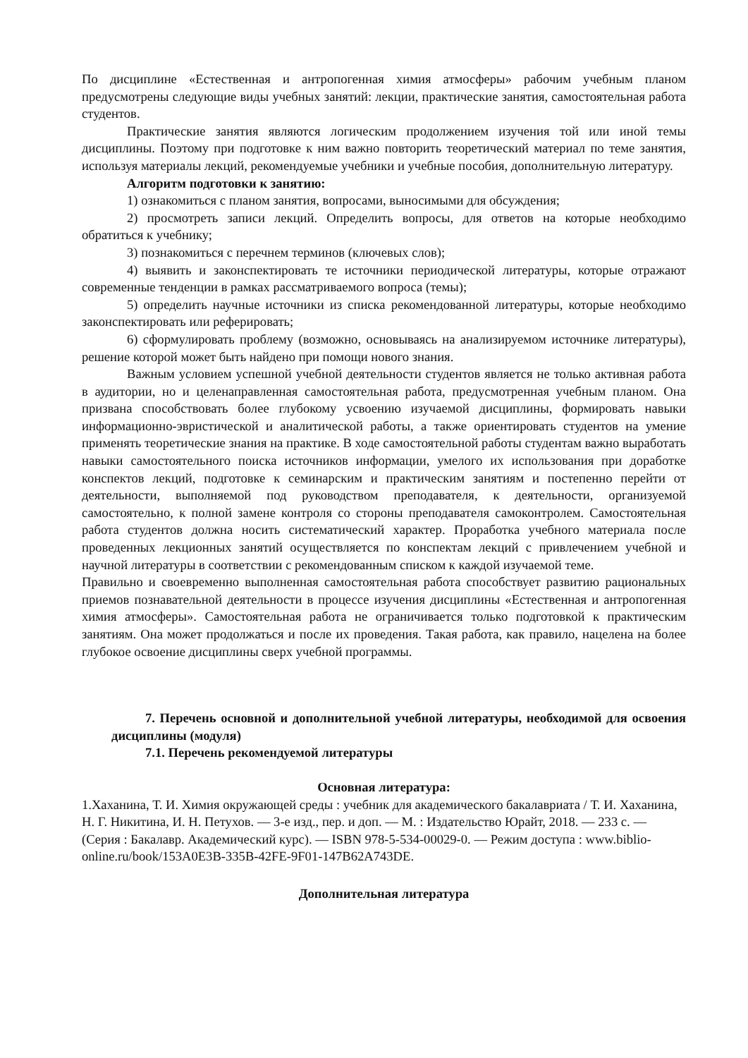По дисциплине «Естественная и антропогенная химия атмосферы» рабочим учебным планом предусмотрены следующие виды учебных занятий: лекции, практические занятия, самостоятельная работа студентов.
Практические занятия являются логическим продолжением изучения той или иной темы дисциплины. Поэтому при подготовке к ним важно повторить теоретический материал по теме занятия, используя материалы лекций, рекомендуемые учебники и учебные пособия, дополнительную литературу.
Алгоритм подготовки к занятию:
1) ознакомиться с планом занятия, вопросами, выносимыми для обсуждения;
2) просмотреть записи лекций. Определить вопросы, для ответов на которые необходимо обратиться к учебнику;
3) познакомиться с перечнем терминов (ключевых слов);
4) выявить и законспектировать те источники периодической литературы, которые отражают современные тенденции в рамках рассматриваемого вопроса (темы);
5) определить научные источники из списка рекомендованной литературы, которые необходимо законспектировать или реферировать;
6) сформулировать проблему (возможно, основываясь на анализируемом источнике литературы), решение которой может быть найдено при помощи нового знания.
Важным условием успешной учебной деятельности студентов является не только активная работа в аудитории, но и целенаправленная самостоятельная работа, предусмотренная учебным планом. Она призвана способствовать более глубокому усвоению изучаемой дисциплины, формировать навыки информационно-эвристической и аналитической работы, а также ориентировать студентов на умение применять теоретические знания на практике. В ходе самостоятельной работы студентам важно выработать навыки самостоятельного поиска источников информации, умелого их использования при доработке конспектов лекций, подготовке к семинарским и практическим занятиям и постепенно перейти от деятельности, выполняемой под руководством преподавателя, к деятельности, организуемой самостоятельно, к полной замене контроля со стороны преподавателя самоконтролем. Самостоятельная работа студентов должна носить систематический характер. Проработка учебного материала после проведенных лекционных занятий осуществляется по конспектам лекций с привлечением учебной и научной литературы в соответствии с рекомендованным списком к каждой изучаемой теме.
Правильно и своевременно выполненная самостоятельная работа способствует развитию рациональных приемов познавательной деятельности в процессе изучения дисциплины «Естественная и антропогенная химия атмосферы». Самостоятельная работа не ограничивается только подготовкой к практическим занятиям. Она может продолжаться и после их проведения. Такая работа, как правило, нацелена на более глубокое освоение дисциплины сверх учебной программы.
7. Перечень основной и дополнительной учебной литературы, необходимой для освоения дисциплины (модуля)
7.1. Перечень рекомендуемой литературы
Основная литература:
1.Хаханина, Т. И. Химия окружающей среды : учебник для академического бакалавриата / Т. И. Хаханина, Н. Г. Никитина, И. Н. Петухов. — 3-е изд., пер. и доп. — М. : Издательство Юрайт, 2018. — 233 с. — (Серия : Бакалавр. Академический курс). — ISBN 978-5-534-00029-0. — Режим доступа : www.biblio-online.ru/book/153A0E3B-335B-42FE-9F01-147B62A743DE.
Дополнительная литература